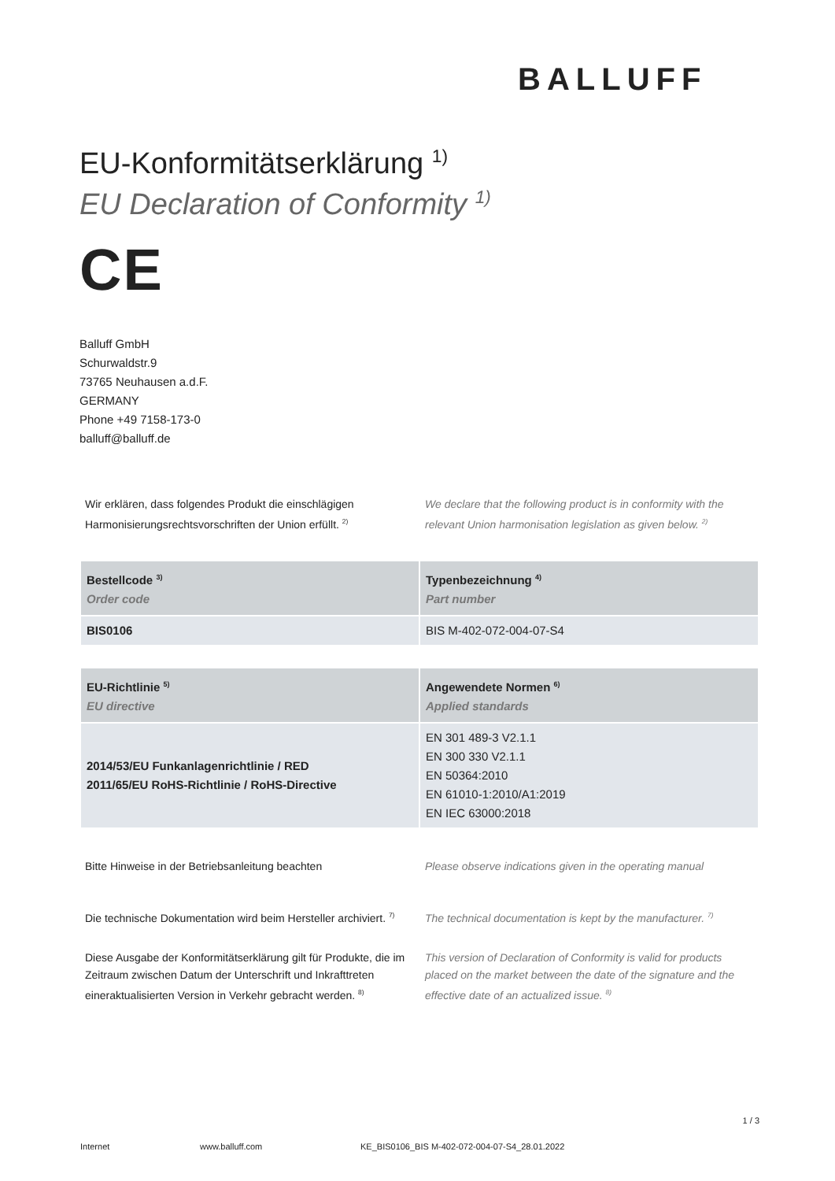BALLUFF
EU-Konformitätserklärung <sup>1)</sup>
EU Declaration of Conformity <sup>1)</sup>
CE
Balluff GmbH
Schurwaldstr.9
73765 Neuhausen a.d.F.
GERMANY
Phone +49 7158-173-0
balluff@balluff.de
Wir erklären, dass folgendes Produkt die einschlägigen Harmonisierungsrechtsvorschriften der Union erfüllt. <sup>2)</sup>
We declare that the following product is in conformity with the relevant Union harmonisation legislation as given below. <sup>2)</sup>
| Bestellcode <sup>3)</sup> Order code | Typenbezeichnung <sup>4)</sup> Part number |
| --- | --- |
| BIS0106 | BIS M-402-072-004-07-S4 |
| EU-Richtlinie <sup>5)</sup> EU directive | Angewendete Normen <sup>6)</sup> Applied standards |
| --- | --- |
| 2014/53/EU Funkanlagenrichtlinie / RED 2011/65/EU RoHS-Richtlinie / RoHS-Directive | EN 301 489-3 V2.1.1 EN 300 330 V2.1.1 EN 50364:2010 EN 61010-1:2010/A1:2019 EN IEC 63000:2018 |
Bitte Hinweise in der Betriebsanleitung beachten
Please observe indications given in the operating manual
Die technische Dokumentation wird beim Hersteller archiviert. <sup>7)</sup>
The technical documentation is kept by the manufacturer. <sup>7)</sup>
Diese Ausgabe der Konformitätserklärung gilt für Produkte, die im Zeitraum zwischen Datum der Unterschrift und Inkrafttreten eineraktualisierten Version in Verkehr gebracht werden. <sup>8)</sup>
This version of Declaration of Conformity is valid for products placed on the market between the date of the signature and the effective date of an actualized issue. <sup>8)</sup>
1 / 3
Internet www.balluff.com KE_BIS0106_BIS M-402-072-004-07-S4_28.01.2022